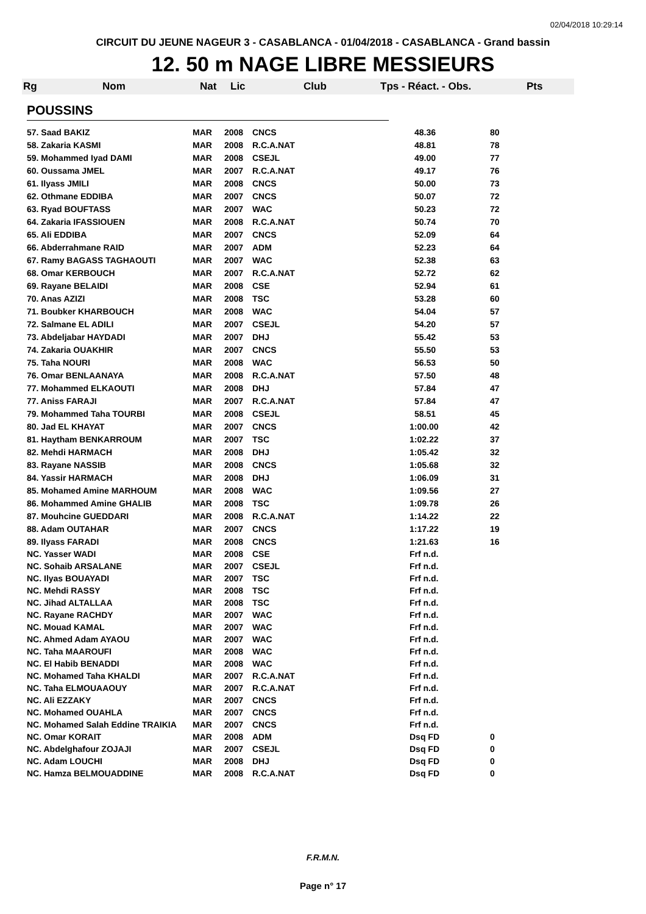02/04/2018 10:29:14
CIRCUIT DU JEUNE NAGEUR 3 - CASABLANCA - 01/04/2018 - CASABLANCA - Grand bassin
12. 50 m NAGE LIBRE MESSIEURS
Rg Nom Nat Lic Club Tps - Réact. - Obs. Pts
POUSSINS
| 57. Saad BAKIZ | MAR | 2008 | CNCS | 48.36 | 80 |
| 58. Zakaria KASMI | MAR | 2008 | R.C.A.NAT | 48.81 | 78 |
| 59. Mohammed Iyad DAMI | MAR | 2008 | CSEJL | 49.00 | 77 |
| 60. Oussama JMEL | MAR | 2007 | R.C.A.NAT | 49.17 | 76 |
| 61. Ilyass JMILI | MAR | 2008 | CNCS | 50.00 | 73 |
| 62. Othmane EDDIBA | MAR | 2007 | CNCS | 50.07 | 72 |
| 63. Ryad BOUFTASS | MAR | 2007 | WAC | 50.23 | 72 |
| 64. Zakaria IFASSIOUEN | MAR | 2008 | R.C.A.NAT | 50.74 | 70 |
| 65. Ali EDDIBA | MAR | 2007 | CNCS | 52.09 | 64 |
| 66. Abderrahmane RAID | MAR | 2007 | ADM | 52.23 | 64 |
| 67. Ramy BAGASS TAGHAOUTI | MAR | 2007 | WAC | 52.38 | 63 |
| 68. Omar KERBOUCH | MAR | 2007 | R.C.A.NAT | 52.72 | 62 |
| 69. Rayane BELAIDI | MAR | 2008 | CSE | 52.94 | 61 |
| 70. Anas AZIZI | MAR | 2008 | TSC | 53.28 | 60 |
| 71. Boubker KHARBOUCH | MAR | 2008 | WAC | 54.04 | 57 |
| 72. Salmane EL ADILI | MAR | 2007 | CSEJL | 54.20 | 57 |
| 73. Abdeljabar HAYDADI | MAR | 2007 | DHJ | 55.42 | 53 |
| 74. Zakaria OUAKHIR | MAR | 2007 | CNCS | 55.50 | 53 |
| 75. Taha NOURI | MAR | 2008 | WAC | 56.53 | 50 |
| 76. Omar BENLAANAYA | MAR | 2008 | R.C.A.NAT | 57.50 | 48 |
| 77. Mohammed ELKAOUTI | MAR | 2008 | DHJ | 57.84 | 47 |
| 77. Aniss FARAJI | MAR | 2007 | R.C.A.NAT | 57.84 | 47 |
| 79. Mohammed Taha TOURBI | MAR | 2008 | CSEJL | 58.51 | 45 |
| 80. Jad EL KHAYAT | MAR | 2007 | CNCS | 1:00.00 | 42 |
| 81. Haytham BENKARROUM | MAR | 2007 | TSC | 1:02.22 | 37 |
| 82. Mehdi HARMACH | MAR | 2008 | DHJ | 1:05.42 | 32 |
| 83. Rayane NASSIB | MAR | 2008 | CNCS | 1:05.68 | 32 |
| 84. Yassir HARMACH | MAR | 2008 | DHJ | 1:06.09 | 31 |
| 85. Mohamed Amine MARHOUM | MAR | 2008 | WAC | 1:09.56 | 27 |
| 86. Mohammed Amine GHALIB | MAR | 2008 | TSC | 1:09.78 | 26 |
| 87. Mouhcine GUEDDARI | MAR | 2008 | R.C.A.NAT | 1:14.22 | 22 |
| 88. Adam OUTAHAR | MAR | 2007 | CNCS | 1:17.22 | 19 |
| 89. Ilyass FARADI | MAR | 2008 | CNCS | 1:21.63 | 16 |
| NC. Yasser WADI | MAR | 2008 | CSE | Frf n.d. | |
| NC. Sohaib ARSALANE | MAR | 2007 | CSEJL | Frf n.d. | |
| NC. Ilyas BOUAYADI | MAR | 2007 | TSC | Frf n.d. | |
| NC. Mehdi RASSY | MAR | 2008 | TSC | Frf n.d. | |
| NC. Jihad ALTALLAA | MAR | 2008 | TSC | Frf n.d. | |
| NC. Rayane RACHDY | MAR | 2007 | WAC | Frf n.d. | |
| NC. Mouad KAMAL | MAR | 2007 | WAC | Frf n.d. | |
| NC. Ahmed Adam AYAOU | MAR | 2007 | WAC | Frf n.d. | |
| NC. Taha MAAROUFI | MAR | 2008 | WAC | Frf n.d. | |
| NC. El Habib BENADDI | MAR | 2008 | WAC | Frf n.d. | |
| NC. Mohamed Taha KHALDI | MAR | 2007 | R.C.A.NAT | Frf n.d. | |
| NC. Taha ELMOUAAOUY | MAR | 2007 | R.C.A.NAT | Frf n.d. | |
| NC. Ali EZZAKY | MAR | 2007 | CNCS | Frf n.d. | |
| NC. Mohamed OUAHLA | MAR | 2007 | CNCS | Frf n.d. | |
| NC. Mohamed Salah Eddine TRAIKIA | MAR | 2007 | CNCS | Frf n.d. | |
| NC. Omar KORAIT | MAR | 2008 | ADM | Dsq FD | 0 |
| NC. Abdelghafour ZOJAJI | MAR | 2007 | CSEJL | Dsq FD | 0 |
| NC. Adam LOUCHI | MAR | 2008 | DHJ | Dsq FD | 0 |
| NC. Hamza BELMOUADDINE | MAR | 2008 | R.C.A.NAT | Dsq FD | 0 |
F.R.M.N.
Page n° 17